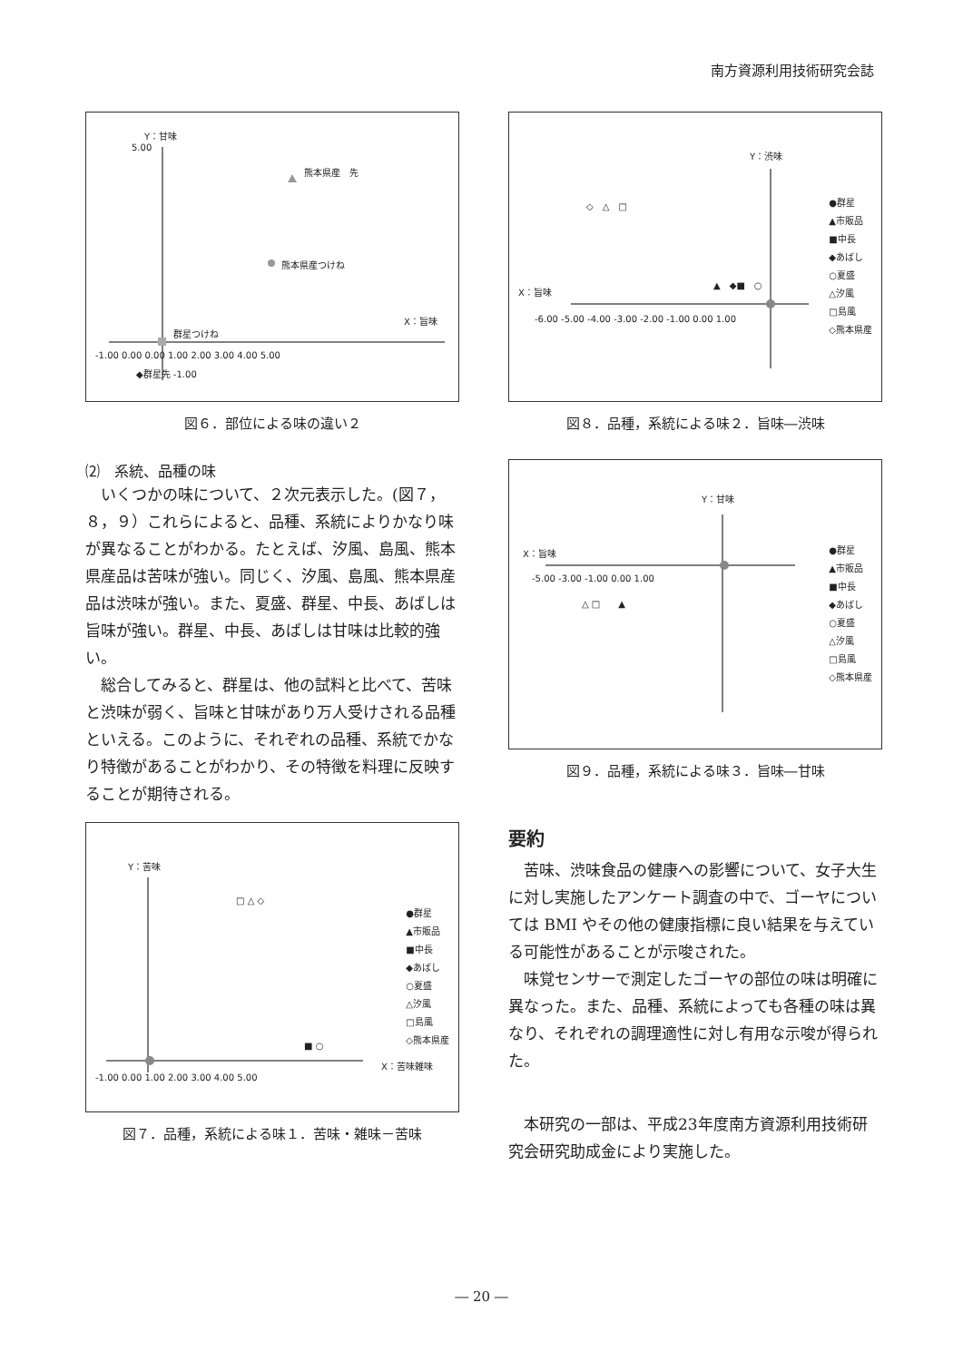南方資源利用技術研究会誌
Y：甘味
5.00
熊本県産　先
熊本県産つけね
群星つけね
X：旨味
-1.00 0.00 0.00 1.00 2.00 3.00 4.00 5.00
◆群星先 -1.00
図６．部位による味の違い２
⑵　系統、品種の味
いくつかの味について、２次元表示した。(図７，８，９）これらによると、品種、系統によりかなり味が異なることがわかる。たとえば、汐風、島風、熊本県産品は苦味が強い。同じく、汐風、島風、熊本県産品は渋味が強い。また、夏盛、群星、中長、あばしは旨味が強い。群星、中長、あばしは甘味は比較的強い。
総合してみると、群星は、他の試料と比べて、苦味と渋味が弱く、旨味と甘味があり万人受けされる品種といえる。このように、それぞれの品種、系統でかなり特徴があることがわかり、その特徴を料理に反映することが期待される。
Y：苦味
□ △ ◇
■ ○
X：苦味雑味
-1.00 0.00 1.00 2.00 3.00 4.00 5.00
●群星
▲市販品
■中長
◆あばし
○夏盛
△汐風
□島風
◇熊本県産
図７．品種，系統による味１．苦味・雑味－苦味
Y：渋味
◇　△　□
▲　◆■　○
X：旨味
-6.00 -5.00 -4.00 -3.00 -2.00 -1.00 0.00 1.00
●群星
▲市販品
■中長
◆あばし
○夏盛
△汐風
□島風
◇熊本県産
図８．品種，系統による味２．旨味―渋味
Y：甘味
X：旨味
-5.00 -3.00 -1.00 0.00 1.00
△ □　　▲
●群星
▲市販品
■中長
◆あばし
○夏盛
△汐風
□島風
◇熊本県産
図９．品種，系統による味３．旨味―甘味
要約
苦味、渋味食品の健康への影響について、女子大生に対し実施したアンケート調査の中で、ゴーヤについては BMI やその他の健康指標に良い結果を与えている可能性があることが示唆された。
味覚センサーで測定したゴーヤの部位の味は明確に異なった。また、品種、系統によっても各種の味は異なり、それぞれの調理適性に対し有用な示唆が得られた。
本研究の一部は、平成23年度南方資源利用技術研究会研究助成金により実施した。
― 20 ―